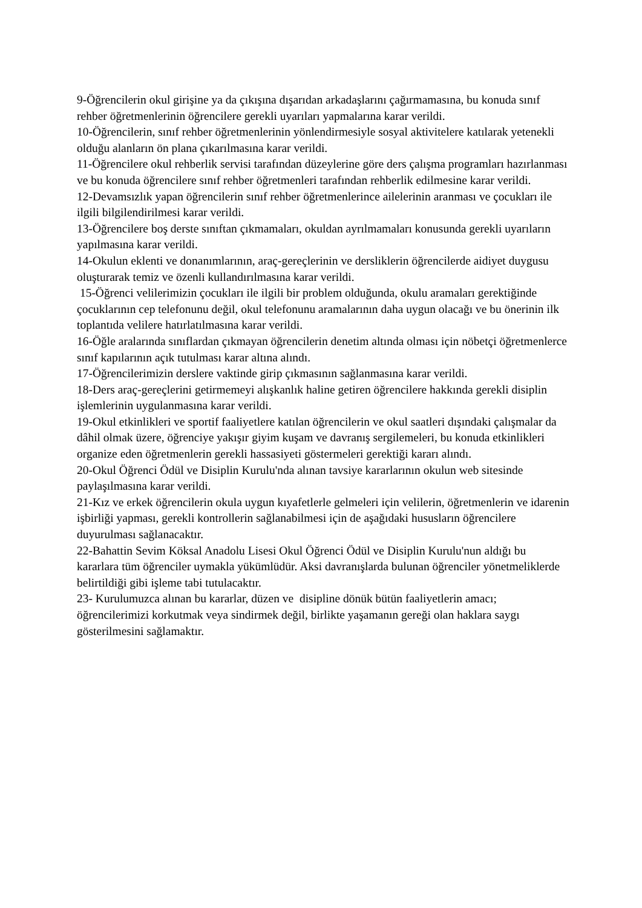9-Öğrencilerin okul girişine ya da çıkışına dışarıdan arkadaşlarını çağırmamasına, bu konuda sınıf rehber öğretmenlerinin öğrencilere gerekli uyarıları yapmalarına karar verildi.
10-Öğrencilerin, sınıf rehber öğretmenlerinin yönlendirmesiyle sosyal aktivitelere katılarak yetenekli olduğu alanların ön plana çıkarılmasına karar verildi.
11-Öğrencilere okul rehberlik servisi tarafından düzeylerine göre ders çalışma programları hazırlanması ve bu konuda öğrencilere sınıf rehber öğretmenleri tarafından rehberlik edilmesine karar verildi.
12-Devamsızlık yapan öğrencilerin sınıf rehber öğretmenlerince ailelerinin aranması ve çocukları ile ilgili bilgilendirilmesi karar verildi.
13-Öğrencilere boş derste sınıftan çıkmamaları, okuldan ayrılmamaları konusunda gerekli uyarıların yapılmasına karar verildi.
14-Okulun eklenti ve donanımlarının, araç-gereçlerinin ve dersliklerin öğrencilerde aidiyet duygusu oluşturarak temiz ve özenli kullandırılmasına karar verildi.
15-Öğrenci velilerimizin çocukları ile ilgili bir problem olduğunda, okulu aramaları gerektiğinde çocuklarının cep telefonunu değil, okul telefonunu aramalarının daha uygun olacağı ve bu önerinin ilk toplantıda velilere hatırlatılmasına karar verildi.
16-Öğle aralarında sınıflardan çıkmayan öğrencilerin denetim altında olması için nöbetçi öğretmenlerce sınıf kapılarının açık tutulması karar altına alındı.
17-Öğrencilerimizin derslere vaktinde girip çıkmasının sağlanmasına karar verildi.
18-Ders araç-gereçlerini getirmemeyi alışkanlık haline getiren öğrencilere hakkında gerekli disiplin işlemlerinin uygulanmasına karar verildi.
19-Okul etkinlikleri ve sportif faaliyetlere katılan öğrencilerin ve okul saatleri dışındaki çalışmalar da dâhil olmak üzere, öğrenciye yakışır giyim kuşam ve davranış sergilemeleri, bu konuda etkinlikleri organize eden öğretmenlerin gerekli hassasiyeti göstermeleri gerektiği kararı alındı.
20-Okul Öğrenci Ödül ve Disiplin Kurulu'nda alınan tavsiye kararlarının okulun web sitesinde paylaşılmasına karar verildi.
21-Kız ve erkek öğrencilerin okula uygun kıyafetlerle gelmeleri için velilerin, öğretmenlerin ve idarenin işbirliği yapması, gerekli kontrollerin sağlanabilmesi için de aşağıdaki hususların öğrencilere duyurulması sağlanacaktır.
22-Bahattin Sevim Köksal Anadolu Lisesi Okul Öğrenci Ödül ve Disiplin Kurulu'nun aldığı bu kararlara tüm öğrenciler uymakla yükümlüdür. Aksi davranışlarda bulunan öğrenciler yönetmeliklerde belirtildiği gibi işleme tabi tutulacaktır.
23- Kurulumuzca alınan bu kararlar, düzen ve disipline dönük bütün faaliyetlerin amacı; öğrencilerimizi korkutmak veya sindirmek değil, birlikte yaşamanın gereği olan haklara saygı gösterilmesini sağlamaktır.